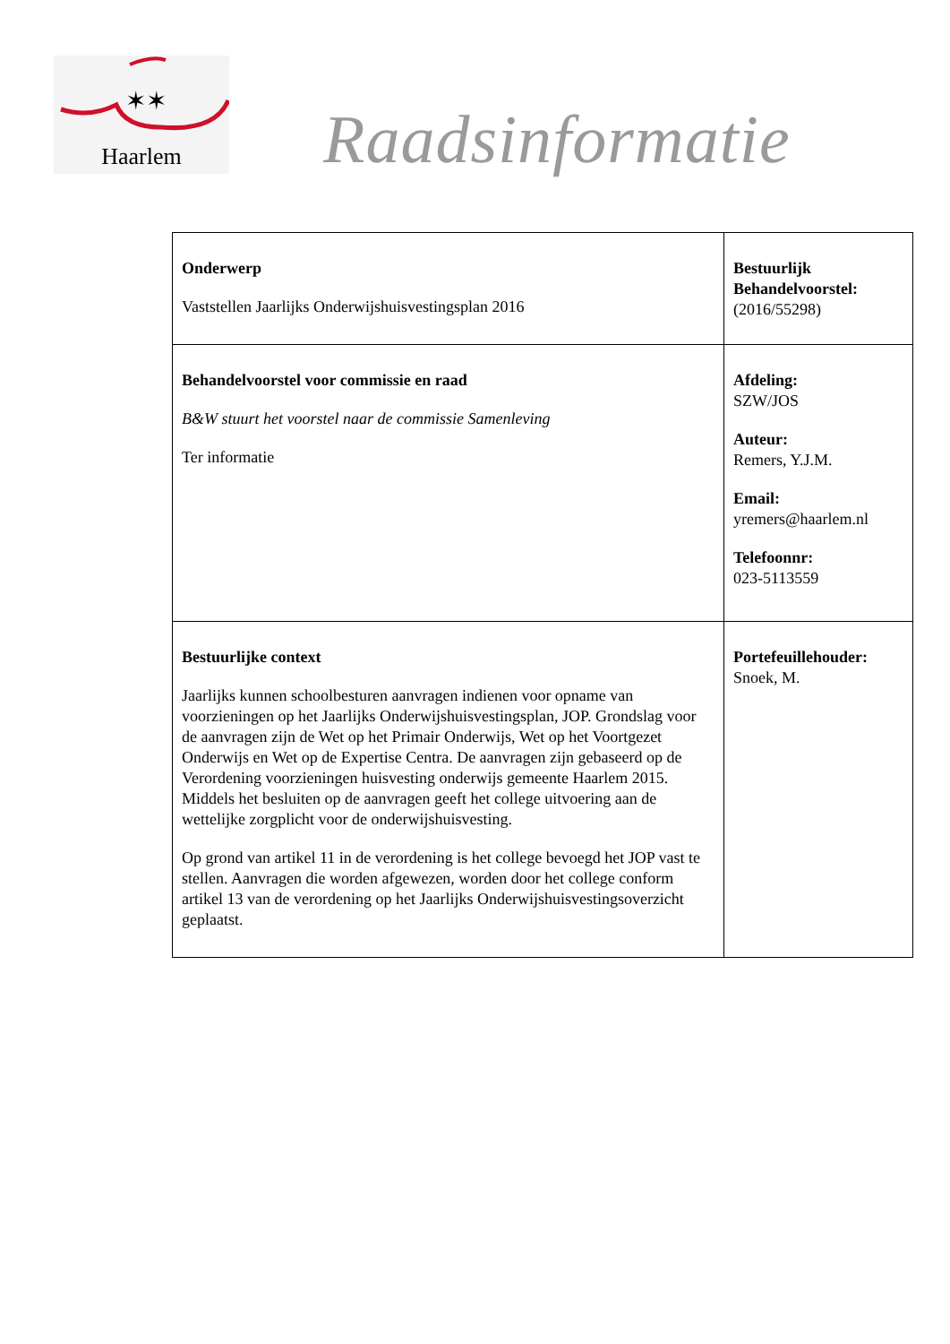✶✶
Haarlem
Raadsinformatie
| Onderwerp Vaststellen Jaarlijks Onderwijshuisvestingsplan 2016 | Bestuurlijk Behandelvoorstel: (2016/55298) |
| Behandelvoorstel voor commissie en raad B&W stuurt het voorstel naar de commissie Samenleving Ter informatie | Afdeling: SZW/JOS Auteur: Remers, Y.J.M. Email: yremers@haarlem.nl Telefoonnr: 023-5113559 |
| Bestuurlijke context Jaarlijks kunnen schoolbesturen aanvragen indienen voor opname van voorzieningen op het Jaarlijks Onderwijshuisvestingsplan, JOP. Grondslag voor de aanvragen zijn de Wet op het Primair Onderwijs, Wet op het Voortgezet Onderwijs en Wet op de Expertise Centra. De aanvragen zijn gebaseerd op de Verordening voorzieningen huisvesting onderwijs gemeente Haarlem 2015. Middels het besluiten op de aanvragen geeft het college uitvoering aan de wettelijke zorgplicht voor de onderwijshuisvesting. Op grond van artikel 11 in de verordening is het college bevoegd het JOP vast te stellen. Aanvragen die worden afgewezen, worden door het college conform artikel 13 van de verordening op het Jaarlijks Onderwijshuisvestingsoverzicht geplaatst. | Portefeuillehouder: Snoek, M. |